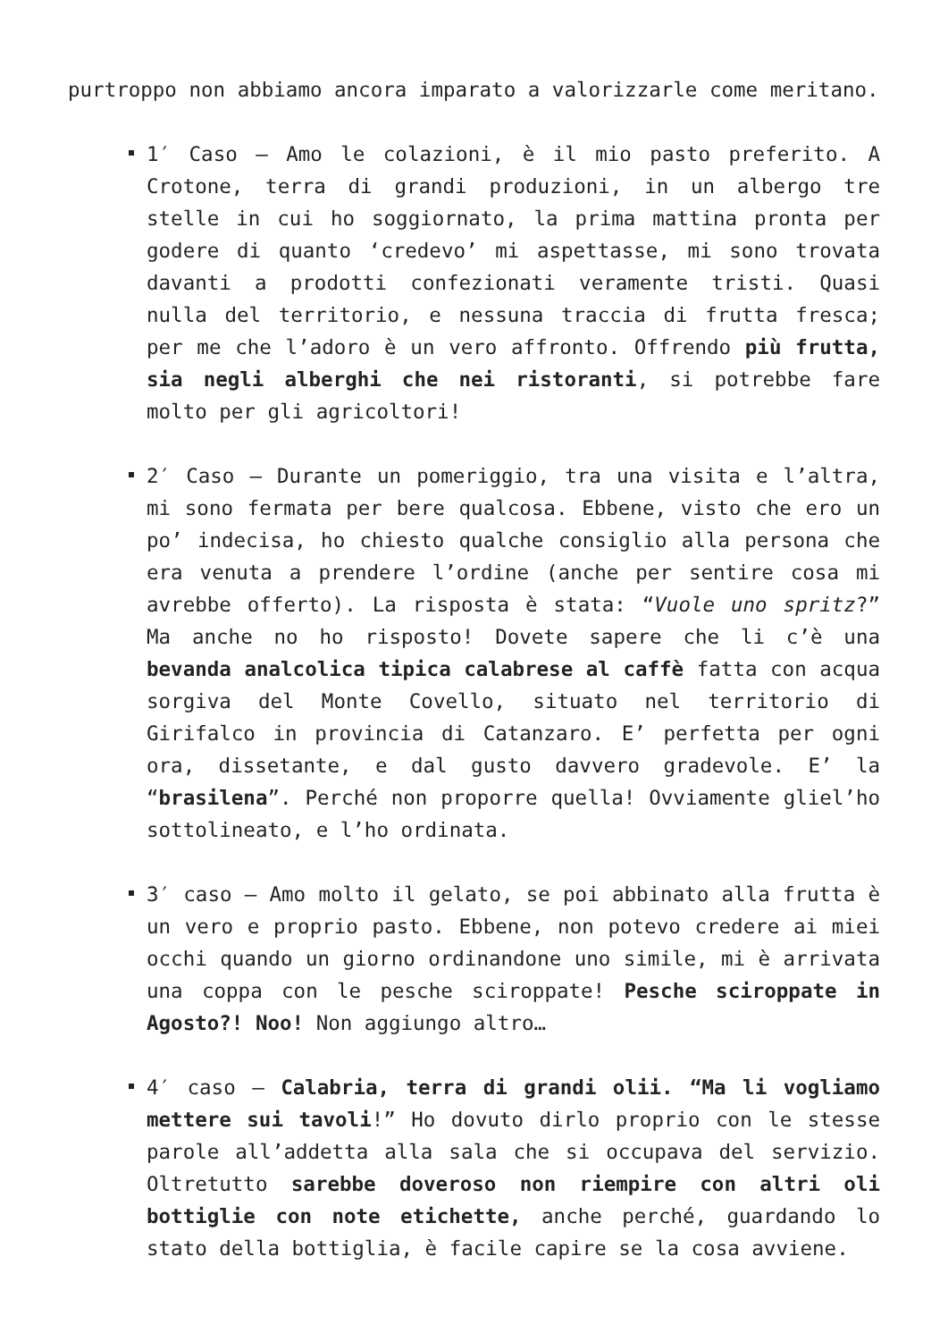purtroppo non abbiamo ancora imparato a valorizzarle come meritano.
1′ Caso – Amo le colazioni, è il mio pasto preferito. A Crotone, terra di grandi produzioni, in un albergo tre stelle in cui ho soggiornato, la prima mattina pronta per godere di quanto ‘credevo’ mi aspettasse, mi sono trovata davanti a prodotti confezionati veramente tristi. Quasi nulla del territorio, e nessuna traccia di frutta fresca; per me che l’adoro è un vero affronto. Offrendo più frutta, sia negli alberghi che nei ristoranti, si potrebbe fare molto per gli agricoltori!
2′ Caso – Durante un pomeriggio, tra una visita e l’altra, mi sono fermata per bere qualcosa. Ebbene, visto che ero un po’ indecisa, ho chiesto qualche consiglio alla persona che era venuta a prendere l’ordine (anche per sentire cosa mi avrebbe offerto). La risposta è stata: “Vuole uno spritz?” Ma anche no ho risposto! Dovete sapere che li c’è una bevanda analcolica tipica calabrese al caffè fatta con acqua sorgiva del Monte Covello, situato nel territorio di Girifalco in provincia di Catanzaro. E’ perfetta per ogni ora, dissetante, e dal gusto davvero gradevole. E’ la “brasilena”. Perché non proporre quella! Ovviamente gliel’ho sottolineato, e l’ho ordinata.
3′ caso – Amo molto il gelato, se poi abbinato alla frutta è un vero e proprio pasto. Ebbene, non potevo credere ai miei occhi quando un giorno ordinandone uno simile, mi è arrivata una coppa con le pesche sciroppate! Pesche sciroppate in Agosto?! Noo! Non aggiungo altro…
4′ caso – Calabria, terra di grandi olii. “Ma li vogliamo mettere sui tavoli!” Ho dovuto dirlo proprio con le stesse parole all’addetta alla sala che si occupava del servizio. Oltretutto sarebbe doveroso non riempire con altri oli bottiglie con note etichette, anche perché, guardando lo stato della bottiglia, è facile capire se la cosa avviene.